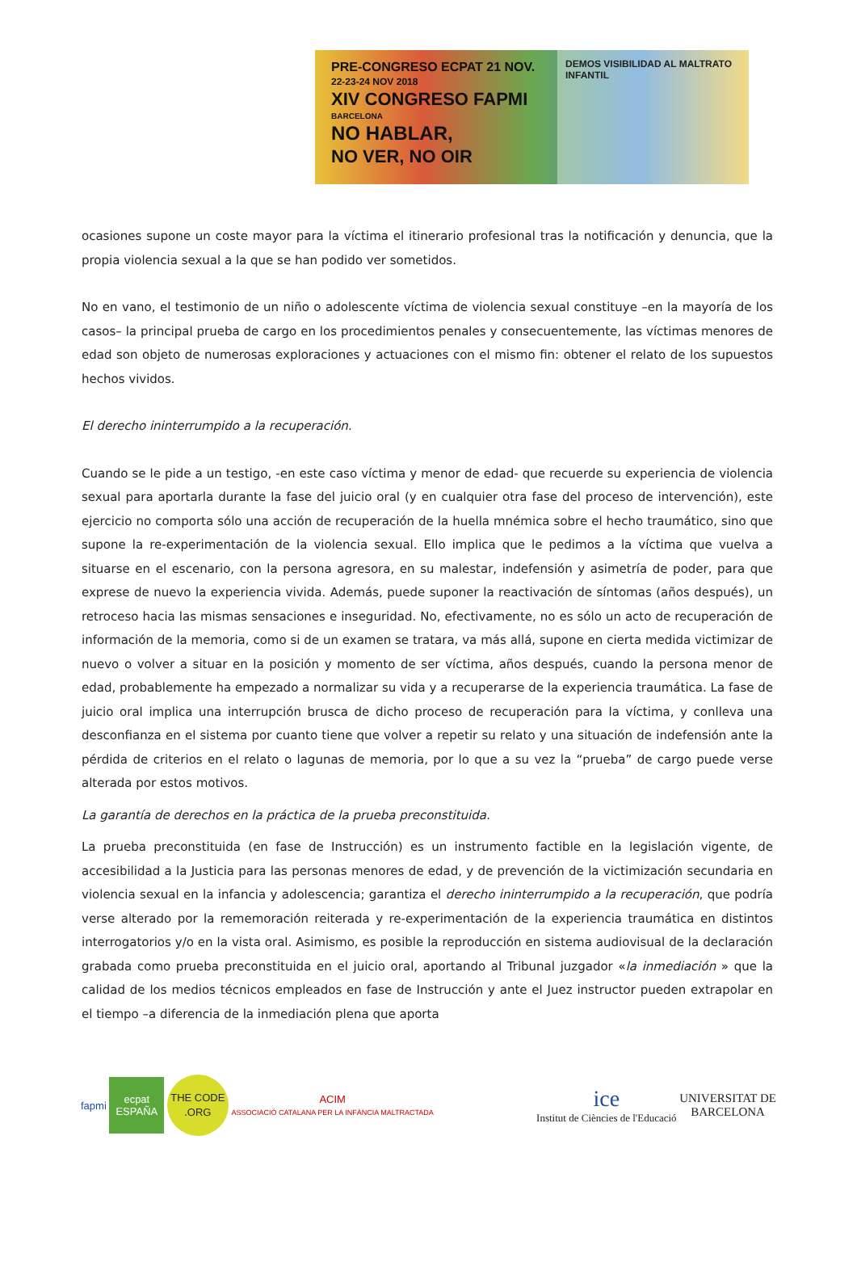PRE-CONGRESO ECPAT 21 NOV.
22-23-24 NOV 2018
XIV CONGRESO FAPMI
BARCELONA
NO HABLAR,
NO VER, NO OIR
DEMOS VISIBILIDAD AL MALTRATO INFANTIL
ocasiones supone un coste mayor para la víctima el itinerario profesional tras la notificación y denuncia, que la propia violencia sexual a la que se han podido ver sometidos.
No en vano, el testimonio de un niño o adolescente víctima de violencia sexual constituye –en la mayoría de los casos– la principal prueba de cargo en los procedimientos penales y consecuentemente, las víctimas menores de edad son objeto de numerosas exploraciones y actuaciones con el mismo fin: obtener el relato de los supuestos hechos vividos.
El derecho ininterrumpido a la recuperación.
Cuando se le pide a un testigo, -en este caso víctima y menor de edad- que recuerde su experiencia de violencia sexual para aportarla durante la fase del juicio oral (y en cualquier otra fase del proceso de intervención), este ejercicio no comporta sólo una acción de recuperación de la huella mnémica sobre el hecho traumático, sino que supone la re-experimentación de la violencia sexual. Ello implica que le pedimos a la víctima que vuelva a situarse en el escenario, con la persona agresora, en su malestar, indefensión y asimetría de poder, para que exprese de nuevo la experiencia vivida. Además, puede suponer la reactivación de síntomas (años después), un retroceso hacia las mismas sensaciones e inseguridad. No, efectivamente, no es sólo un acto de recuperación de información de la memoria, como si de un examen se tratara, va más allá, supone en cierta medida victimizar de nuevo o volver a situar en la posición y momento de ser víctima, años después, cuando la persona menor de edad, probablemente ha empezado a normalizar su vida y a recuperarse de la experiencia traumática. La fase de juicio oral implica una interrupción brusca de dicho proceso de recuperación para la víctima, y conlleva una desconfianza en el sistema por cuanto tiene que volver a repetir su relato y una situación de indefensión ante la pérdida de criterios en el relato o lagunas de memoria, por lo que a su vez la “prueba” de cargo puede verse alterada por estos motivos.
La garantía de derechos en la práctica de la prueba preconstituida.
La prueba preconstituida (en fase de Instrucción) es un instrumento factible en la legislación vigente, de accesibilidad a la Justicia para las personas menores de edad, y de prevención de la victimización secundaria en violencia sexual en la infancia y adolescencia; garantiza el derecho ininterrumpido a la recuperación, que podría verse alterado por la rememoración reiterada y re-experimentación de la experiencia traumática en distintos interrogatorios y/o en la vista oral. Asimismo, es posible la reproducción en sistema audiovisual de la declaración grabada como prueba preconstituida en el juicio oral, aportando al Tribunal juzgador «la inmediación » que la calidad de los medios técnicos empleados en fase de Instrucción y ante el Juez instructor pueden extrapolar en el tiempo –a diferencia de la inmediación plena que aporta
fapmi
ecpat
ESPAÑA
THE CODE .ORG
ACIM
ASSOCIACIÓ CATALANA PER LA INFÀNCIA MALTRACTADA
ice
Institut de Ciències de l'Educació
UNIVERSITAT DE
BARCELONA